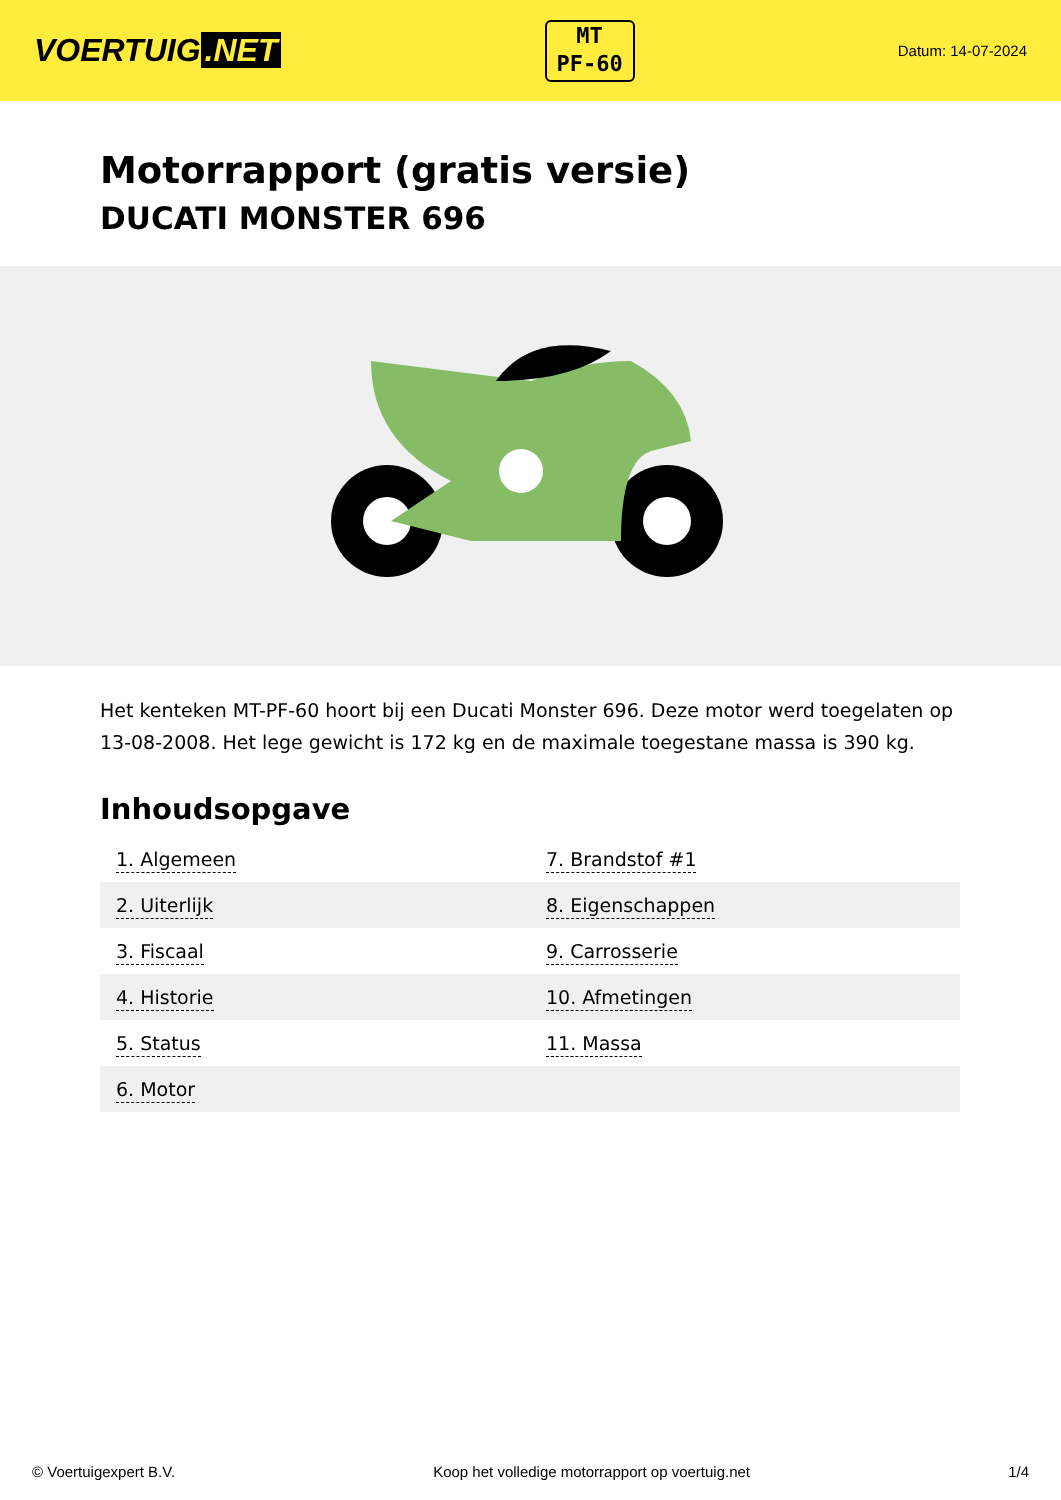VOERTUIG.NET
MT
PF-60
Datum: 14-07-2024
Motorrapport (gratis versie)
DUCATI MONSTER 696
Het kenteken MT-PF-60 hoort bij een Ducati Monster 696. Deze motor werd toegelaten op 13-08-2008. Het lege gewicht is 172 kg en de maximale toegestane massa is 390 kg.
Inhoudsopgave
| 1. Algemeen | 7. Brandstof #1 |
| 2. Uiterlijk | 8. Eigenschappen |
| 3. Fiscaal | 9. Carrosserie |
| 4. Historie | 10. Afmetingen |
| 5. Status | 11. Massa |
| 6. Motor | |
© Voertuigexpert B.V. Koop het volledige motorrapport op voertuig.net 1/4